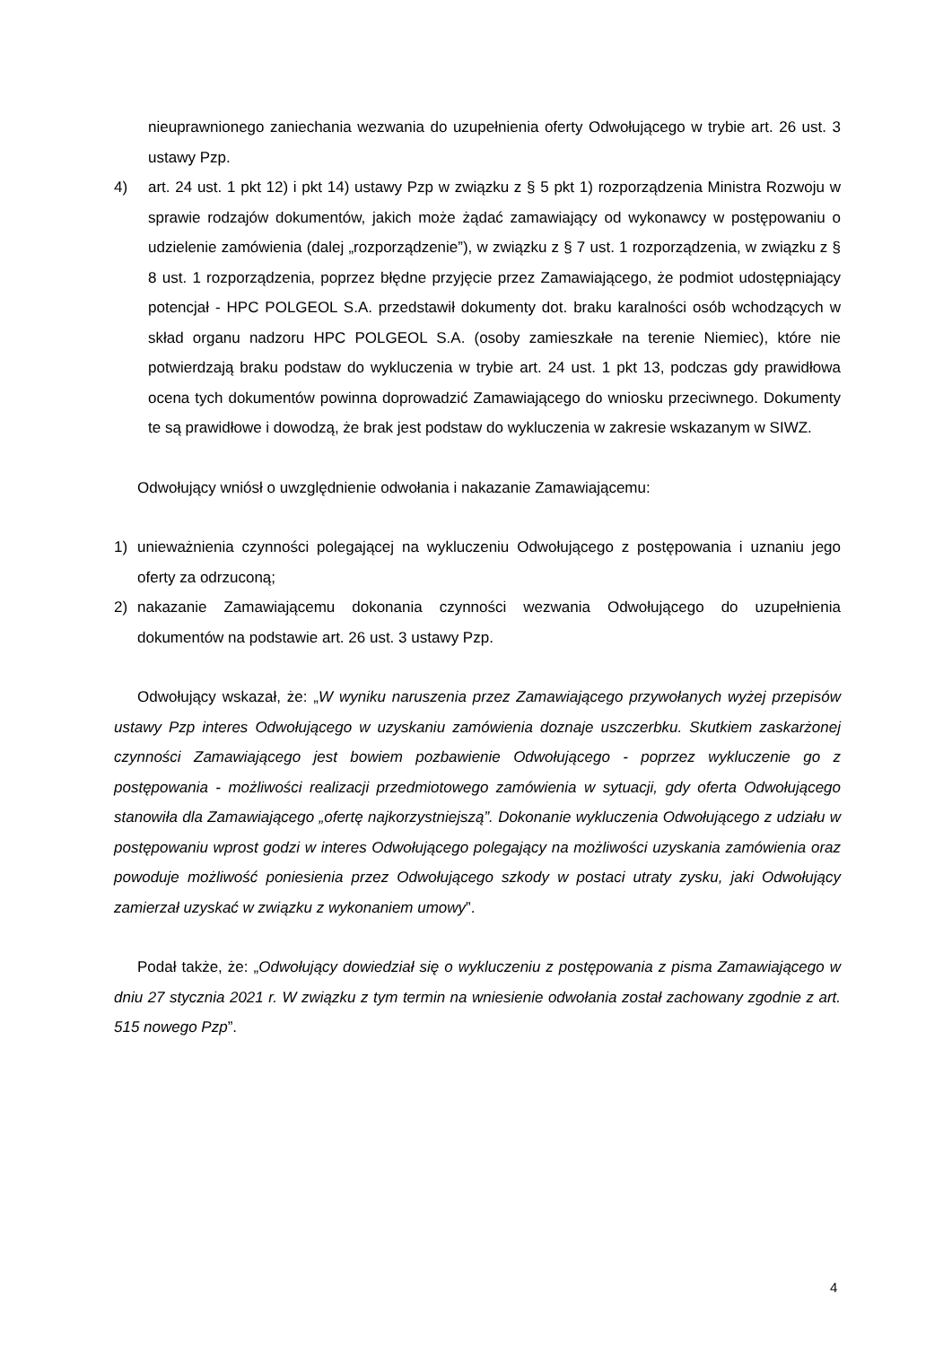nieuprawnionego zaniechania wezwania do uzupełnienia oferty Odwołującego w trybie art. 26 ust. 3 ustawy Pzp.
4) art. 24 ust. 1 pkt 12) i pkt 14) ustawy Pzp w związku z § 5 pkt 1) rozporządzenia Ministra Rozwoju w sprawie rodzajów dokumentów, jakich może żądać zamawiający od wykonawcy w postępowaniu o udzielenie zamówienia (dalej „rozporządzenie”), w związku z § 7 ust. 1 rozporządzenia, w związku z § 8 ust. 1 rozporządzenia, poprzez błędne przyjęcie przez Zamawiającego, że podmiot udostępniający potencjał - HPC POLGEOL S.A. przedstawił dokumenty dot. braku karalności osób wchodzących w skład organu nadzoru HPC POLGEOL S.A. (osoby zamieszkałe na terenie Niemiec), które nie potwierdzają braku podstaw do wykluczenia w trybie art. 24 ust. 1 pkt 13, podczas gdy prawidłowa ocena tych dokumentów powinna doprowadzić Zamawiającego do wniosku przeciwnego. Dokumenty te są prawidłowe i dowodzą, że brak jest podstaw do wykluczenia w zakresie wskazanym w SIWZ.
Odwołujący wniósł o uwzględnienie odwołania i nakazanie Zamawiającemu:
1) unieważnienia czynności polegającej na wykluczeniu Odwołującego z postępowania i uznaniu jego oferty za odrzuconą;
2) nakazanie Zamawiającemu dokonania czynności wezwania Odwołującego do uzupełnienia dokumentów na podstawie art. 26 ust. 3 ustawy Pzp.
Odwołujący wskazał, że: „W wyniku naruszenia przez Zamawiającego przywołanych wyżej przepisów ustawy Pzp interes Odwołującego w uzyskaniu zamówienia doznaje uszczerbku. Skutkiem zaskarżonej czynności Zamawiającego jest bowiem pozbawienie Odwołującego - poprzez wykluczenie go z postępowania - możliwości realizacji przedmiotowego zamówienia w sytuacji, gdy oferta Odwołującego stanowiła dla Zamawiającego „ofertę najkorzystniejszą”. Dokonanie wykluczenia Odwołującego z udziału w postępowaniu wprost godzi w interes Odwołującego polegający na możliwości uzyskania zamówienia oraz powoduje możliwość poniesienia przez Odwołującego szkody w postaci utraty zysku, jaki Odwołujący zamierzał uzyskać w związku z wykonaniem umowy”.
Podał także, że: „Odwołujący dowiedział się o wykluczeniu z postępowania z pisma Zamawiającego w dniu 27 stycznia 2021 r. W związku z tym termin na wniesienie odwołania został zachowany zgodnie z art. 515 nowego Pzp”.
4